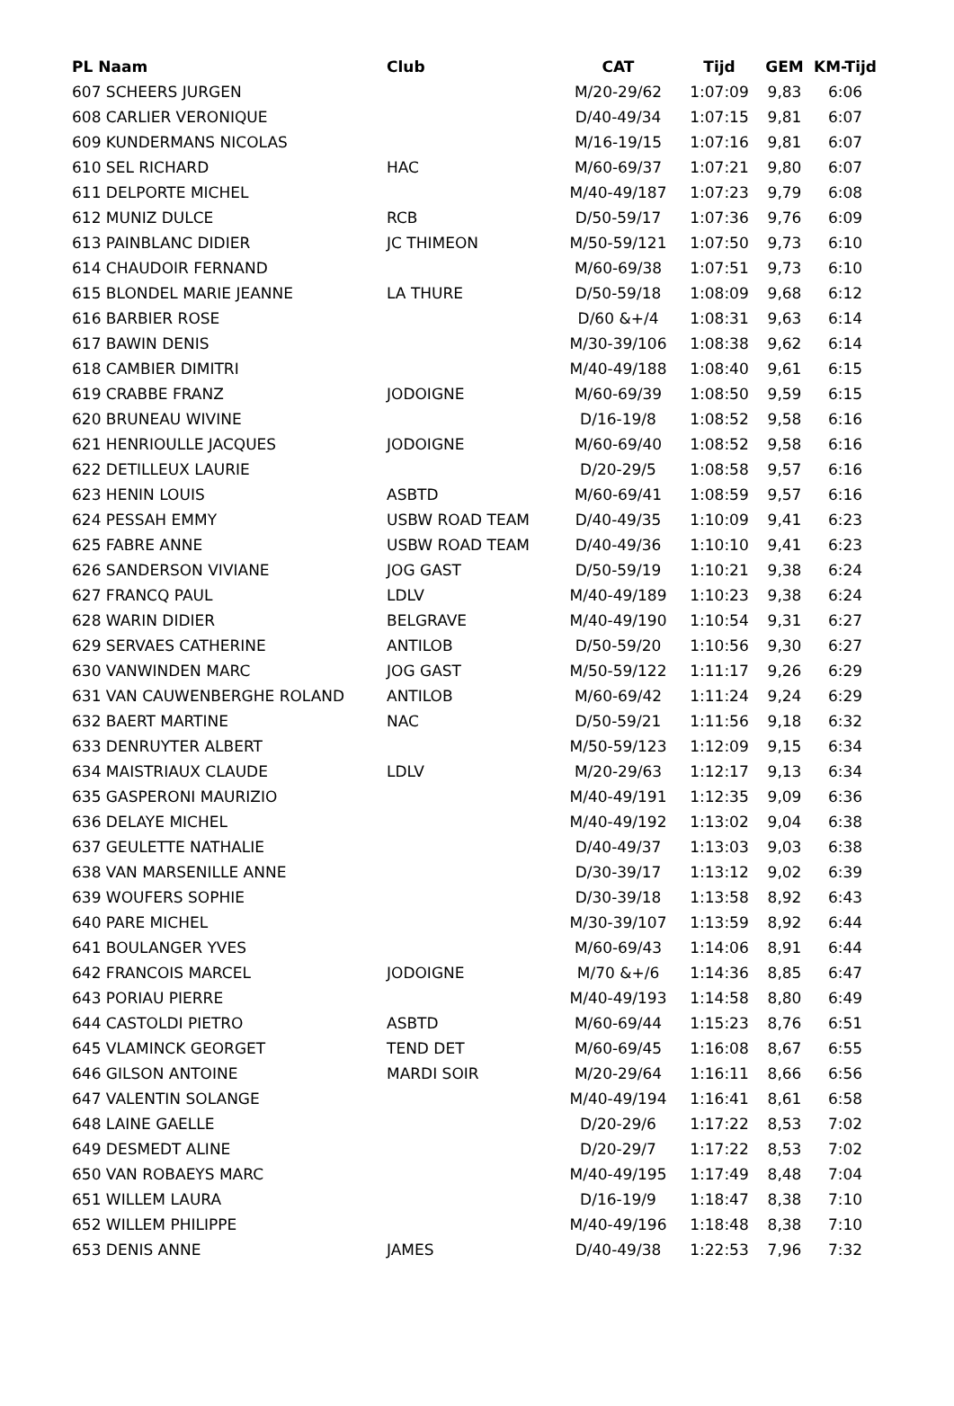| PL Naam | Club | CAT | Tijd | GEM | KM-Tijd |
| --- | --- | --- | --- | --- | --- |
| 607 SCHEERS JURGEN | | M/20-29/62 | 1:07:09 | 9,83 | 6:06 |
| 608 CARLIER VERONIQUE | | D/40-49/34 | 1:07:15 | 9,81 | 6:07 |
| 609 KUNDERMANS NICOLAS | | M/16-19/15 | 1:07:16 | 9,81 | 6:07 |
| 610 SEL RICHARD | HAC | M/60-69/37 | 1:07:21 | 9,80 | 6:07 |
| 611 DELPORTE MICHEL | | M/40-49/187 | 1:07:23 | 9,79 | 6:08 |
| 612 MUNIZ DULCE | RCB | D/50-59/17 | 1:07:36 | 9,76 | 6:09 |
| 613 PAINBLANC DIDIER | JC THIMEON | M/50-59/121 | 1:07:50 | 9,73 | 6:10 |
| 614 CHAUDOIR FERNAND | | M/60-69/38 | 1:07:51 | 9,73 | 6:10 |
| 615 BLONDEL MARIE JEANNE | LA THURE | D/50-59/18 | 1:08:09 | 9,68 | 6:12 |
| 616 BARBIER ROSE | | D/60 &+/4 | 1:08:31 | 9,63 | 6:14 |
| 617 BAWIN DENIS | | M/30-39/106 | 1:08:38 | 9,62 | 6:14 |
| 618 CAMBIER DIMITRI | | M/40-49/188 | 1:08:40 | 9,61 | 6:15 |
| 619 CRABBE FRANZ | JODOIGNE | M/60-69/39 | 1:08:50 | 9,59 | 6:15 |
| 620 BRUNEAU WIVINE | | D/16-19/8 | 1:08:52 | 9,58 | 6:16 |
| 621 HENRIOULLE JACQUES | JODOIGNE | M/60-69/40 | 1:08:52 | 9,58 | 6:16 |
| 622 DETILLEUX LAURIE | | D/20-29/5 | 1:08:58 | 9,57 | 6:16 |
| 623 HENIN LOUIS | ASBTD | M/60-69/41 | 1:08:59 | 9,57 | 6:16 |
| 624 PESSAH EMMY | USBW ROAD TEAM | D/40-49/35 | 1:10:09 | 9,41 | 6:23 |
| 625 FABRE ANNE | USBW ROAD TEAM | D/40-49/36 | 1:10:10 | 9,41 | 6:23 |
| 626 SANDERSON VIVIANE | JOG GAST | D/50-59/19 | 1:10:21 | 9,38 | 6:24 |
| 627 FRANCQ PAUL | LDLV | M/40-49/189 | 1:10:23 | 9,38 | 6:24 |
| 628 WARIN DIDIER | BELGRAVE | M/40-49/190 | 1:10:54 | 9,31 | 6:27 |
| 629 SERVAES CATHERINE | ANTILOB | D/50-59/20 | 1:10:56 | 9,30 | 6:27 |
| 630 VANWINDEN MARC | JOG GAST | M/50-59/122 | 1:11:17 | 9,26 | 6:29 |
| 631 VAN CAUWENBERGHE ROLAND | ANTILOB | M/60-69/42 | 1:11:24 | 9,24 | 6:29 |
| 632 BAERT MARTINE | NAC | D/50-59/21 | 1:11:56 | 9,18 | 6:32 |
| 633 DENRUYTER ALBERT | | M/50-59/123 | 1:12:09 | 9,15 | 6:34 |
| 634 MAISTRIAUX CLAUDE | LDLV | M/20-29/63 | 1:12:17 | 9,13 | 6:34 |
| 635 GASPERONI MAURIZIO | | M/40-49/191 | 1:12:35 | 9,09 | 6:36 |
| 636 DELAYE MICHEL | | M/40-49/192 | 1:13:02 | 9,04 | 6:38 |
| 637 GEULETTE NATHALIE | | D/40-49/37 | 1:13:03 | 9,03 | 6:38 |
| 638 VAN MARSENILLE ANNE | | D/30-39/17 | 1:13:12 | 9,02 | 6:39 |
| 639 WOUFERS SOPHIE | | D/30-39/18 | 1:13:58 | 8,92 | 6:43 |
| 640 PARE MICHEL | | M/30-39/107 | 1:13:59 | 8,92 | 6:44 |
| 641 BOULANGER YVES | | M/60-69/43 | 1:14:06 | 8,91 | 6:44 |
| 642 FRANCOIS MARCEL | JODOIGNE | M/70 &+/6 | 1:14:36 | 8,85 | 6:47 |
| 643 PORIAU PIERRE | | M/40-49/193 | 1:14:58 | 8,80 | 6:49 |
| 644 CASTOLDI PIETRO | ASBTD | M/60-69/44 | 1:15:23 | 8,76 | 6:51 |
| 645 VLAMINCK GEORGET | TEND DET | M/60-69/45 | 1:16:08 | 8,67 | 6:55 |
| 646 GILSON ANTOINE | MARDI SOIR | M/20-29/64 | 1:16:11 | 8,66 | 6:56 |
| 647 VALENTIN SOLANGE | | M/40-49/194 | 1:16:41 | 8,61 | 6:58 |
| 648 LAINE GAELLE | | D/20-29/6 | 1:17:22 | 8,53 | 7:02 |
| 649 DESMEDT ALINE | | D/20-29/7 | 1:17:22 | 8,53 | 7:02 |
| 650 VAN ROBAEYS MARC | | M/40-49/195 | 1:17:49 | 8,48 | 7:04 |
| 651 WILLEM LAURA | | D/16-19/9 | 1:18:47 | 8,38 | 7:10 |
| 652 WILLEM PHILIPPE | | M/40-49/196 | 1:18:48 | 8,38 | 7:10 |
| 653 DENIS ANNE | JAMES | D/40-49/38 | 1:22:53 | 7,96 | 7:32 |